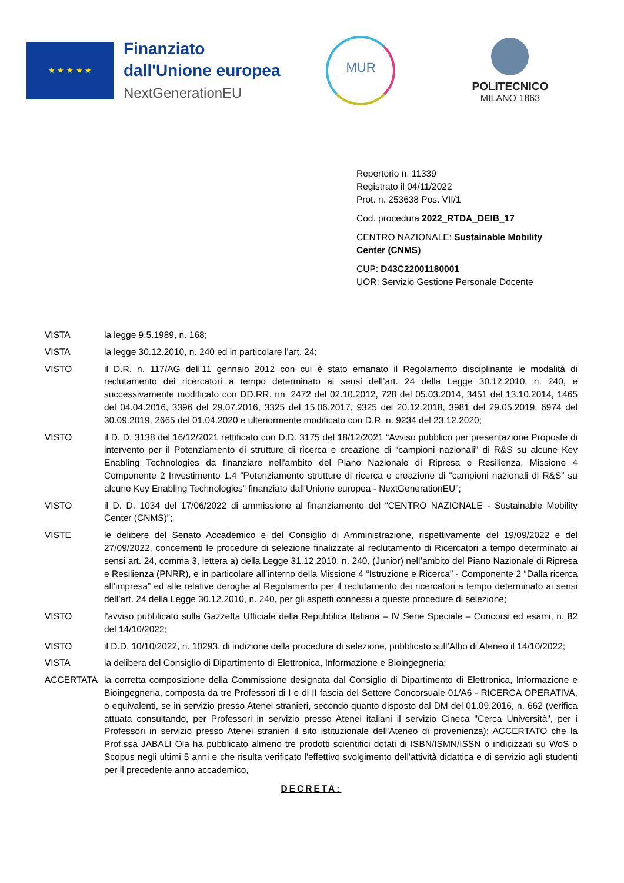★ ★ ★ ★ ★
Finanziato
dall'Unione europea
NextGenerationEU
MUR
POLITECNICO
MILANO 1863
Repertorio n. 11339
Registrato il 04/11/2022
Prot. n. 253638 Pos. VII/1
Cod. procedura 2022_RTDA_DEIB_17
CENTRO NAZIONALE: Sustainable Mobility
Center (CNMS)
CUP: D43C22001180001
UOR: Servizio Gestione Personale Docente
VISTA la legge 9.5.1989, n. 168;
VISTA la legge 30.12.2010, n. 240 ed in particolare l’art. 24;
VISTO il D.R. n. 117/AG dell’11 gennaio 2012 con cui è stato emanato il Regolamento disciplinante le modalità di reclutamento dei ricercatori a tempo determinato ai sensi dell’art. 24 della Legge 30.12.2010, n. 240, e successivamente modificato con DD.RR. nn. 2472 del 02.10.2012, 728 del 05.03.2014, 3451 del 13.10.2014, 1465 del 04.04.2016, 3396 del 29.07.2016, 3325 del 15.06.2017, 9325 del 20.12.2018, 3981 del 29.05.2019, 6974 del 30.09.2019, 2665 del 01.04.2020 e ulteriormente modificato con D.R. n. 9234 del 23.12.2020;
VISTO il D. D. 3138 del 16/12/2021 rettificato con D.D. 3175 del 18/12/2021 “Avviso pubblico per presentazione Proposte di intervento per il Potenziamento di strutture di ricerca e creazione di “campioni nazionali" di R&S su alcune Key Enabling Technologies da finanziare nell'ambito del Piano Nazionale di Ripresa e Resilienza, Missione 4 Componente 2 Investimento 1.4 “Potenziamento strutture di ricerca e creazione di “campioni nazionali di R&S” su alcune Key Enabling Technologies” finanziato dall'Unione europea - NextGenerationEU”;
VISTO il D. D. 1034 del 17/06/2022 di ammissione al finanziamento del “CENTRO NAZIONALE - Sustainable Mobility Center (CNMS)”;
VISTE le delibere del Senato Accademico e del Consiglio di Amministrazione, rispettivamente del 19/09/2022 e del 27/09/2022, concernenti le procedure di selezione finalizzate al reclutamento di Ricercatori a tempo determinato ai sensi art. 24, comma 3, lettera a) della Legge 31.12.2010, n. 240, (Junior) nell’ambito del Piano Nazionale di Ripresa e Resilienza (PNRR), e in particolare all’interno della Missione 4 “Istruzione e Ricerca” - Componente 2 “Dalla ricerca all’impresa” ed alle relative deroghe al Regolamento per il reclutamento dei ricercatori a tempo determinato ai sensi dell’art. 24 della Legge 30.12.2010, n. 240, per gli aspetti connessi a queste procedure di selezione;
VISTO l'avviso pubblicato sulla Gazzetta Ufficiale della Repubblica Italiana – IV Serie Speciale – Concorsi ed esami, n. 82 del 14/10/2022;
VISTO il D.D. 10/10/2022, n. 10293, di indizione della procedura di selezione, pubblicato sull’Albo di Ateneo il 14/10/2022;
VISTA la delibera del Consiglio di Dipartimento di Elettronica, Informazione e Bioingegneria;
ACCERTATA la corretta composizione della Commissione designata dal Consiglio di Dipartimento di Elettronica, Informazione e Bioingegneria, composta da tre Professori di I e di II fascia del Settore Concorsuale 01/A6 - RICERCA OPERATIVA, o equivalenti, se in servizio presso Atenei stranieri, secondo quanto disposto dal DM del 01.09.2016, n. 662 (verifica attuata consultando, per Professori in servizio presso Atenei italiani il servizio Cineca "Cerca Università", per i Professori in servizio presso Atenei stranieri il sito istituzionale dell'Ateneo di provenienza); ACCERTATO che la Prof.ssa JABALI Ola ha pubblicato almeno tre prodotti scientifici dotati di ISBN/ISMN/ISSN o indicizzati su WoS o Scopus negli ultimi 5 anni e che risulta verificato l'effettivo svolgimento dell'attività didattica e di servizio agli studenti per il precedente anno accademico,
DECRETA: